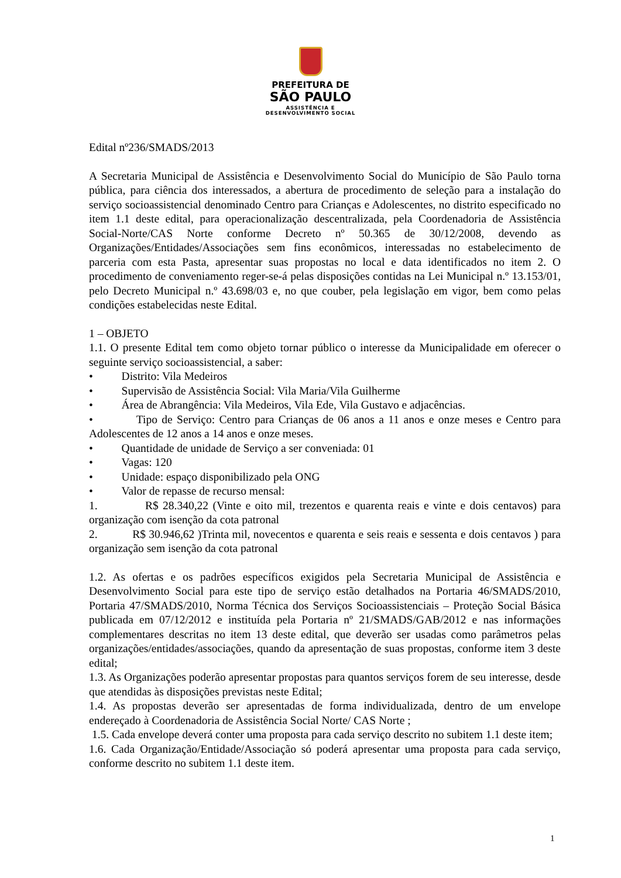PREFEITURA DE
SÃO PAULO
ASSISTÊNCIA E
DESENVOLVIMENTO SOCIAL
Edital nº236/SMADS/2013
A Secretaria Municipal de Assistência e Desenvolvimento Social do Município de São Paulo torna pública, para ciência dos interessados, a abertura de procedimento de seleção para a instalação do serviço socioassistencial denominado Centro para Crianças e Adolescentes, no distrito especificado no item 1.1 deste edital, para operacionalização descentralizada, pela Coordenadoria de Assistência Social-Norte/CAS Norte conforme Decreto nº 50.365 de 30/12/2008, devendo as Organizações/Entidades/Associações sem fins econômicos, interessadas no estabelecimento de parceria com esta Pasta, apresentar suas propostas no local e data identificados no item 2. O procedimento de conveniamento reger-se-á pelas disposições contidas na Lei Municipal n.º 13.153/01, pelo Decreto Municipal n.º 43.698/03 e, no que couber, pela legislação em vigor, bem como pelas condições estabelecidas neste Edital.
1 – OBJETO
1.1. O presente Edital tem como objeto tornar público o interesse da Municipalidade em oferecer o seguinte serviço socioassistencial, a saber:
• Distrito: Vila Medeiros
• Supervisão de Assistência Social: Vila Maria/Vila Guilherme
• Área de Abrangência: Vila Medeiros, Vila Ede, Vila Gustavo e adjacências.
• Tipo de Serviço: Centro para Crianças de 06 anos a 11 anos e onze meses e Centro para Adolescentes de 12 anos a 14 anos e onze meses.
• Quantidade de unidade de Serviço a ser conveniada: 01
• Vagas: 120
• Unidade: espaço disponibilizado pela ONG
• Valor de repasse de recurso mensal:
1. R$ 28.340,22 (Vinte e oito mil, trezentos e quarenta reais e vinte e dois centavos) para organização com isenção da cota patronal
2. R$ 30.946,62 )Trinta mil, novecentos e quarenta e seis reais e sessenta e dois centavos ) para organização sem isenção da cota patronal
1.2. As ofertas e os padrões específicos exigidos pela Secretaria Municipal de Assistência e Desenvolvimento Social para este tipo de serviço estão detalhados na Portaria 46/SMADS/2010, Portaria 47/SMADS/2010, Norma Técnica dos Serviços Socioassistenciais – Proteção Social Básica publicada em 07/12/2012 e instituída pela Portaria nº 21/SMADS/GAB/2012 e nas informações complementares descritas no item 13 deste edital, que deverão ser usadas como parâmetros pelas organizações/entidades/associações, quando da apresentação de suas propostas, conforme item 3 deste edital;
1.3. As Organizações poderão apresentar propostas para quantos serviços forem de seu interesse, desde que atendidas às disposições previstas neste Edital;
1.4. As propostas deverão ser apresentadas de forma individualizada, dentro de um envelope endereçado à Coordenadoria de Assistência Social Norte/ CAS Norte ;
1.5. Cada envelope deverá conter uma proposta para cada serviço descrito no subitem 1.1 deste item;
1.6. Cada Organização/Entidade/Associação só poderá apresentar uma proposta para cada serviço, conforme descrito no subitem 1.1 deste item.
1